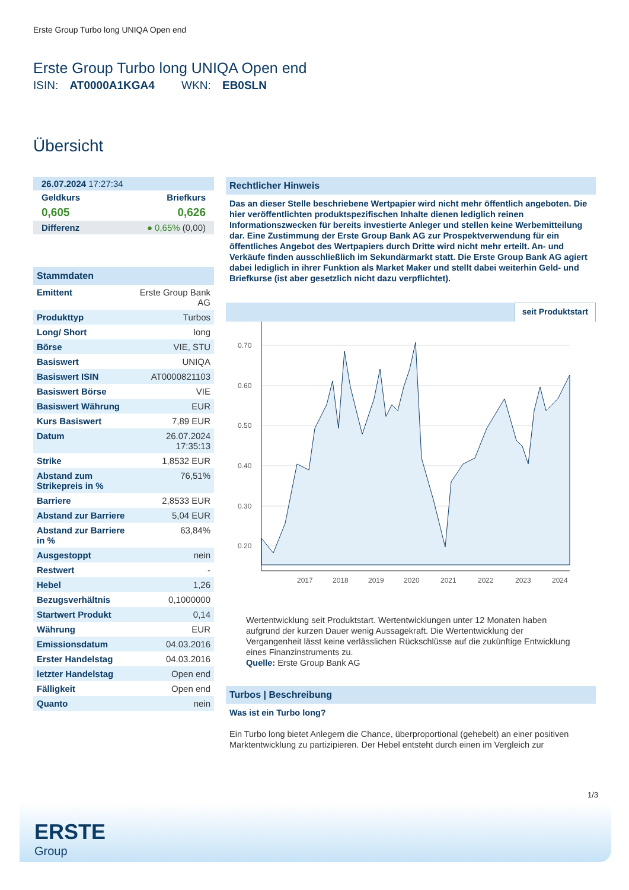Erste Group Turbo long UNIQA Open end
Erste Group Turbo long UNIQA Open end
ISIN: AT0000A1KGA4 WKN: EB0SLN
Übersicht
| 26.07.2024 17:27:34 | |
| Geldkurs | Briefkurs |
| 0,605 | 0,626 |
| Differenz | ● 0,65% (0,00) |
Stammdaten
| Emittent | Erste Group Bank AG |
| Produkttyp | Turbos |
| Long/ Short | long |
| Börse | VIE, STU |
| Basiswert | UNIQA |
| Basiswert ISIN | AT0000821103 |
| Basiswert Börse | VIE |
| Basiswert Währung | EUR |
| Kurs Basiswert | 7,89 EUR |
| Datum | 26.07.2024 17:35:13 |
| Strike | 1,8532 EUR |
| Abstand zum Strikepreis in % | 76,51% |
| Barriere | 2,8533 EUR |
| Abstand zur Barriere | 5,04 EUR |
| Abstand zur Barriere in % | 63,84% |
| Ausgestoppt | nein |
| Restwert | - |
| Hebel | 1,26 |
| Bezugsverhältnis | 0,1000000 |
| Startwert Produkt | 0,14 |
| Währung | EUR |
| Emissionsdatum | 04.03.2016 |
| Erster Handelstag | 04.03.2016 |
| letzter Handelstag | Open end |
| Fälligkeit | Open end |
| Quanto | nein |
Rechtlicher Hinweis
Das an dieser Stelle beschriebene Wertpapier wird nicht mehr öffentlich angeboten. Die hier veröffentlichten produktspezifischen Inhalte dienen lediglich reinen Informationszwecken für bereits investierte Anleger und stellen keine Werbemitteilung dar. Eine Zustimmung der Erste Group Bank AG zur Prospektverwendung für ein öffentliches Angebot des Wertpapiers durch Dritte wird nicht mehr erteilt. An- und Verkäufe finden ausschließlich im Sekundärmarkt statt. Die Erste Group Bank AG agiert dabei lediglich in ihrer Funktion als Market Maker und stellt dabei weiterhin Geld- und Briefkurse (ist aber gesetzlich nicht dazu verpflichtet).
seit Produktstart
0.70
0.60
0.50
0.40
0.30
0.20
2017
2018
2019
2020
2021
2022
2023
2024
Wertentwicklung seit Produktstart. Wertentwicklungen unter 12 Monaten haben aufgrund der kurzen Dauer wenig Aussagekraft. Die Wertentwicklung der Vergangenheit lässt keine verlässlichen Rückschlüsse auf die zukünftige Entwicklung eines Finanzinstruments zu.
Quelle: Erste Group Bank AG
Turbos | Beschreibung
Was ist ein Turbo long?
Ein Turbo long bietet Anlegern die Chance, überproportional (gehebelt) an einer positiven Marktentwicklung zu partizipieren. Der Hebel entsteht durch einen im Vergleich zur
1/3
ERSTE
Group